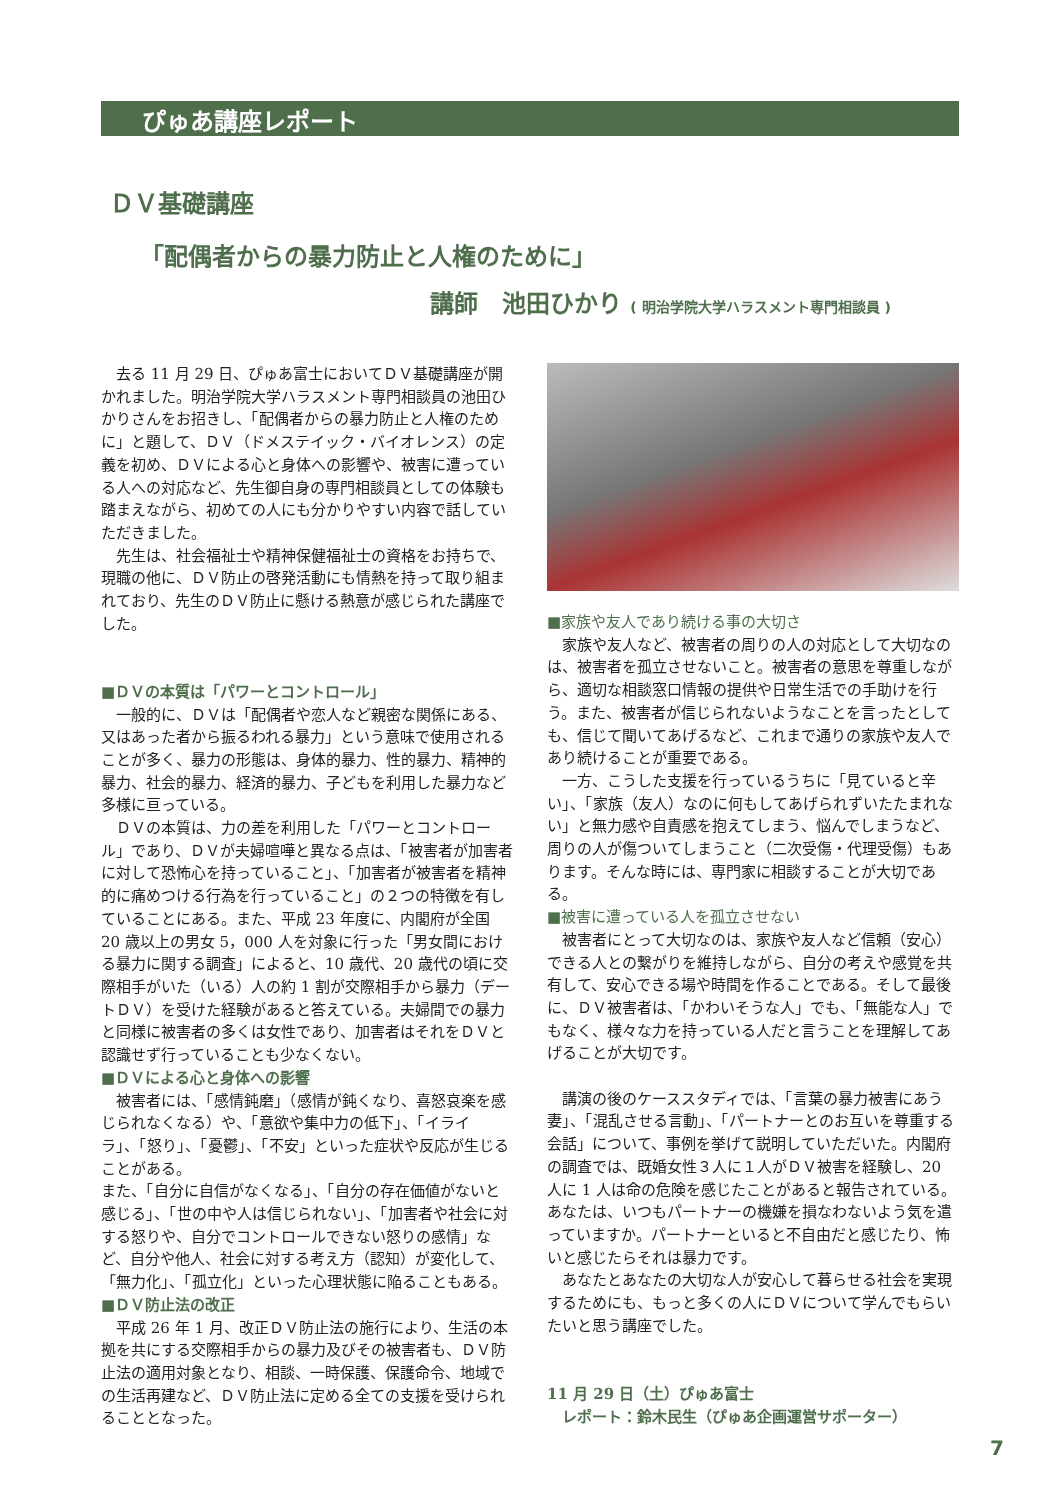ぴゅあ講座レポート
ＤＶ基礎講座
「配偶者からの暴力防止と人権のために」
講師　池田ひかり ( 明治学院大学ハラスメント専門相談員 )
去る 11 月 29 日、ぴゅあ富士においてＤＶ基礎講座が開かれました。明治学院大学ハラスメント専門相談員の池田ひかりさんをお招きし、「配偶者からの暴力防止と人権のために」と題して、ＤＶ（ドメステイック・バイオレンス）の定義を初め、ＤＶによる心と身体への影響や、被害に遭っている人への対応など、先生御自身の専門相談員としての体験も踏まえながら、初めての人にも分かりやすい内容で話していただきました。
先生は、社会福祉士や精神保健福祉士の資格をお持ちで、現職の他に、ＤＶ防止の啓発活動にも情熱を持って取り組まれており、先生のＤＶ防止に懸ける熱意が感じられた講座でした。
■ＤＶの本質は「パワーとコントロール」
一般的に、ＤＶは「配偶者や恋人など親密な関係にある、又はあった者から振るわれる暴力」という意味で使用されることが多く、暴力の形態は、身体的暴力、性的暴力、精神的暴力、社会的暴力、経済的暴力、子どもを利用した暴力など多様に亘っている。
ＤＶの本質は、力の差を利用した「パワーとコントロール」であり、ＤＶが夫婦喧嘩と異なる点は、「被害者が加害者に対して恐怖心を持っていること」、「加害者が被害者を精神的に痛めつける行為を行っていること」の２つの特徴を有していることにある。また、平成 23 年度に、内閣府が全国 20 歳以上の男女 5，000 人を対象に行った「男女間における暴力に関する調査」によると、10 歳代、20 歳代の頃に交際相手がいた（いる）人の約 1 割が交際相手から暴力（デートＤＶ）を受けた経験があると答えている。夫婦間での暴力と同様に被害者の多くは女性であり、加害者はそれをＤＶと認識せず行っていることも少なくない。
■ＤＶによる心と身体への影響
被害者には、「感情鈍磨」（感情が鈍くなり、喜怒哀楽を感じられなくなる）や、「意欲や集中力の低下」、「イライラ」、「怒り」、「憂鬱」、「不安」といった症状や反応が生じることがある。
また、「自分に自信がなくなる」、「自分の存在価値がないと感じる」、「世の中や人は信じられない」、「加害者や社会に対する怒りや、自分でコントロールできない怒りの感情」など、自分や他人、社会に対する考え方（認知）が変化して、「無力化」、「孤立化」といった心理状態に陥ることもある。
■ＤＶ防止法の改正
平成 26 年 1 月、改正ＤＶ防止法の施行により、生活の本拠を共にする交際相手からの暴力及びその被害者も、ＤＶ防止法の適用対象となり、相談、一時保護、保護命令、地域での生活再建など、ＤＶ防止法に定める全ての支援を受けられることとなった。
■家族や友人であり続ける事の大切さ
家族や友人など、被害者の周りの人の対応として大切なのは、被害者を孤立させないこと。被害者の意思を尊重しながら、適切な相談窓口情報の提供や日常生活での手助けを行う。また、被害者が信じられないようなことを言ったとしても、信じて聞いてあげるなど、これまで通りの家族や友人であり続けることが重要である。
一方、こうした支援を行っているうちに「見ていると辛い」、「家族（友人）なのに何もしてあげられずいたたまれない」と無力感や自責感を抱えてしまう、悩んでしまうなど、周りの人が傷ついてしまうこと（二次受傷・代理受傷）もあります。そんな時には、専門家に相談することが大切である。
■被害に遭っている人を孤立させない
被害者にとって大切なのは、家族や友人など信頼（安心）できる人との繋がりを維持しながら、自分の考えや感覚を共有して、安心できる場や時間を作ることである。そして最後に、ＤＶ被害者は、「かわいそうな人」でも、「無能な人」でもなく、様々な力を持っている人だと言うことを理解してあげることが大切です。
講演の後のケーススタディでは、「言葉の暴力被害にあう妻」、「混乱させる言動」、「パートナーとのお互いを尊重する会話」について、事例を挙げて説明していただいた。内閣府の調査では、既婚女性３人に１人がＤＶ被害を経験し、20 人に 1 人は命の危険を感じたことがあると報告されている。あなたは、いつもパートナーの機嫌を損なわないよう気を遣っていますか。パートナーといると不自由だと感じたり、怖いと感じたらそれは暴力です。
あなたとあなたの大切な人が安心して暮らせる社会を実現するためにも、もっと多くの人にＤＶについて学んでもらいたいと思う講座でした。
11 月 29 日（土）ぴゅあ富士
レポート：鈴木民生（ぴゅあ企画運営サポーター）
7